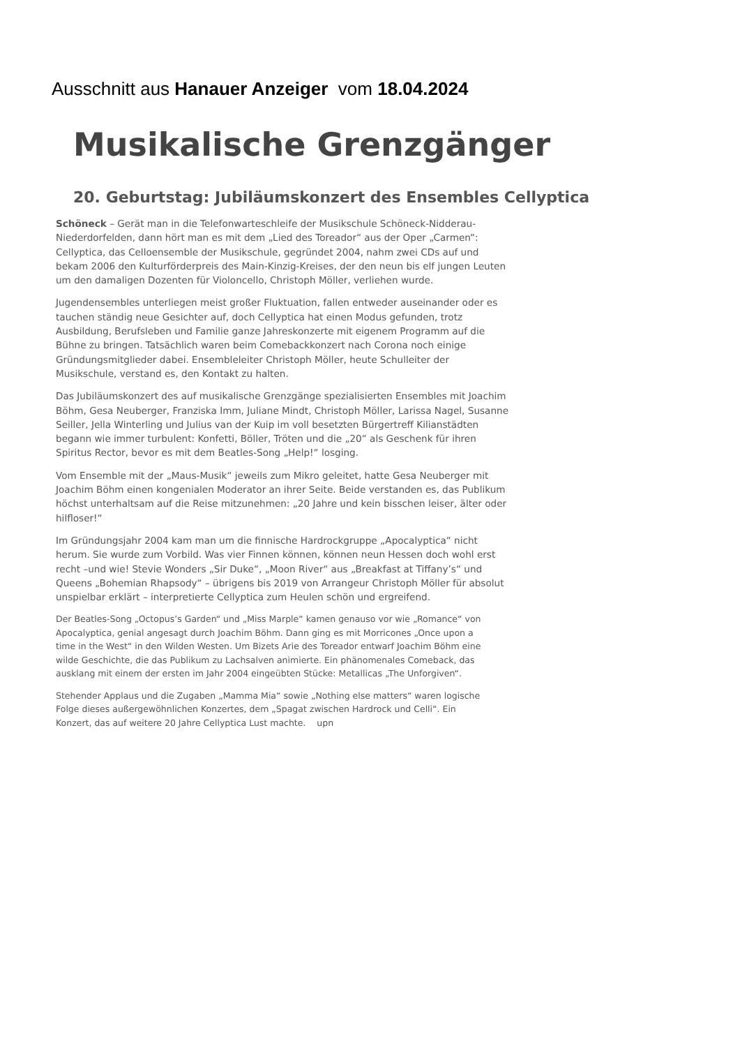Ausschnitt aus Hanauer Anzeiger vom 18.04.2024
Musikalische Grenzgänger
20. Geburtstag: Jubiläumskonzert des Ensembles Cellyptica
Schöneck – Gerät man in die Telefonwarteschleife der Musikschule Schöneck-Nidderau-Niederdorfelden, dann hört man es mit dem „Lied des Toreador“ aus der Oper „Carmen“: Cellyptica, das Celloensemble der Musikschule, gegründet 2004, nahm zwei CDs auf und bekam 2006 den Kulturförderpreis des Main-Kinzig-Kreises, der den neun bis elf jungen Leuten um den damaligen Dozenten für Violoncello, Christoph Möller, verliehen wurde.
Jugendensembles unterliegen meist großer Fluktuation, fallen entweder auseinander oder es tauchen ständig neue Gesichter auf, doch Cellyptica hat einen Modus gefunden, trotz Ausbildung, Berufsleben und Familie ganze Jahreskonzerte mit eigenem Programm auf die Bühne zu bringen. Tatsächlich waren beim Comebackkonzert nach Corona noch einige Gründungsmitglieder dabei. Ensembleleiter Christoph Möller, heute Schulleiter der Musikschule, verstand es, den Kontakt zu halten.
Das Jubiläumskonzert des auf musikalische Grenzgänge spezialisierten Ensembles mit Joachim Böhm, Gesa Neuberger, Franziska Imm, Juliane Mindt, Christoph Möller, Larissa Nagel, Susanne Seiller, Jella Winterling und Julius van der Kuip im voll besetzten Bürgertreff Kilianstädten begann wie immer turbulent: Konfetti, Böller, Tröten und die „20“ als Geschenk für ihren Spiritus Rector, bevor es mit dem Beatles-Song „Help!“ losging.
Vom Ensemble mit der „Maus-Musik“ jeweils zum Mikro geleitet, hatte Gesa Neuberger mit Joachim Böhm einen kongenialen Moderator an ihrer Seite. Beide verstanden es, das Publikum höchst unterhaltsam auf die Reise mitzunehmen: „20 Jahre und kein bisschen leiser, älter oder hilfloser!“
Im Gründungsjahr 2004 kam man um die finnische Hardrockgruppe „Apocalyptica“ nicht herum. Sie wurde zum Vorbild. Was vier Finnen können, können neun Hessen doch wohl erst recht –und wie! Stevie Wonders „Sir Duke“, „Moon River“ aus „Breakfast at Tiffany’s“ und Queens „Bohemian Rhapsody“ – übrigens bis 2019 von Arrangeur Christoph Möller für absolut unspielbar erklärt – interpretierte Cellyptica zum Heulen schön und ergreifend.
Der Beatles-Song „Octopus’s Garden“ und „Miss Marple“ kamen genauso vor wie „Romance“ von Apocalyptica, genial angesagt durch Joachim Böhm. Dann ging es mit Morricones „Once upon a time in the West“ in den Wilden Westen. Um Bizets Arie des Toreador entwarf Joachim Böhm eine wilde Geschichte, die das Publikum zu Lachsalven animierte. Ein phänomenales Comeback, das ausklang mit einem der ersten im Jahr 2004 eingeübten Stücke: Metallicas „The Unforgiven“.
Stehender Applaus und die Zugaben „Mamma Mia“ sowie „Nothing else matters“ waren logische Folge dieses außergewöhnlichen Konzertes, dem „Spagat zwischen Hardrock und Celli“. Ein Konzert, das auf weitere 20 Jahre Cellyptica Lust machte. upn